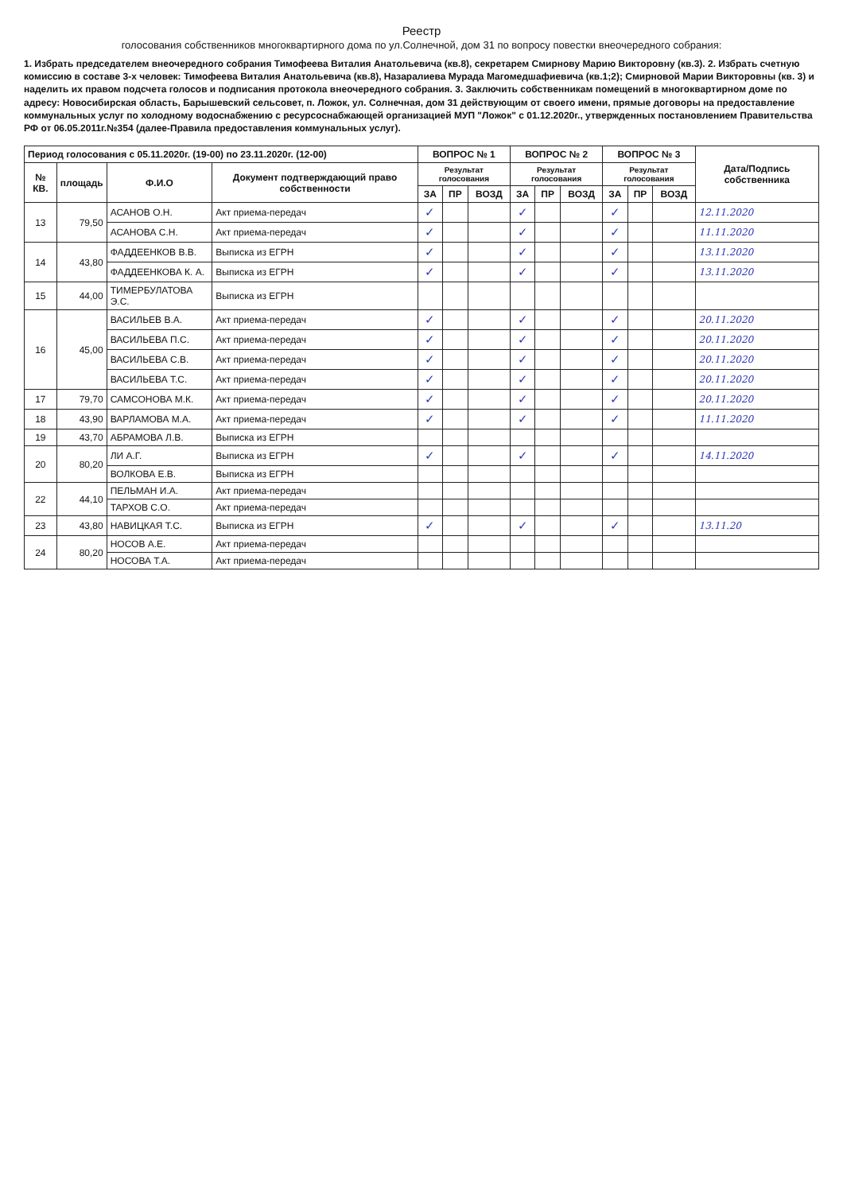Реестр
голосования собственников многоквартирного дома по ул.Солнечной, дом 31 по вопросу повестки внеочередного собрания:
1. Избрать председателем внеочередного собрания Тимофеева Виталия Анатольевича (кв.8), секретарем Смирнову Марию Викторовну (кв.3). 2. Избрать счетную комиссию в составе 3-х человек: Тимофеева Виталия Анатольевича (кв.8), Назаралиева Мурада Магомедшафиевича (кв.1;2); Смирновой Марии Викторовны (кв. 3) и наделить их правом подсчета голосов и подписания протокола внеочередного собрания. 3. Заключить собственникам помещений в многоквартирном доме по адресу: Новосибирская область, Барышевский сельсовет, п. Ложок, ул. Солнечная, дом 31 действующим от своего имени, прямые договоры на предоставление коммунальных услуг по холодному водоснабжению с ресурсоснабжающей организацией МУП "Ложок" с 01.12.2020г., утвержденных постановлением Правительства РФ от 06.05.2011г.№354 (далее-Правила предоставления коммунальных услуг).
| Период голосования с 05.11.2020г. (19-00) по 23.11.2020г. (12-00) | | | | ВОПРОС № 1 | | | ВОПРОС № 2 | | | ВОПРОС № 3 | | | Дата/Подпись собственника |
| --- | --- | --- | --- | --- | --- | --- | --- | --- | --- | --- | --- | --- | --- |
| № КВ. | площадь | Ф.И.О | Документ подтверждающий право собственности | Результат голосования | | | Результат голосования | | | Результат голосования | | | |
| | | | | ЗА | ПР | ВОЗД | ЗА | ПР | ВОЗД | ЗА | ПР | ВОЗД | |
| 13 | 79,50 | АСАНОВ О.Н. | Акт приема-передач | ✓ | | | ✓ | | | ✓ | | | 12.11.2020 |
| | | АСАНОВА С.Н. | Акт приема-передач | ✓ | | | ✓ | | | ✓ | | | 11.11.2020 |
| 14 | 43,80 | ФАДДЕЕНКОВ В.В. | Выписка из ЕГРН | ✓ | | | ✓ | | | ✓ | | | 13.11.2020 |
| | | ФАДДЕЕНКОВА К. А. | Выписка из ЕГРН | ✓ | | | ✓ | | | ✓ | | | 13.11.2020 |
| 15 | 44,00 | ТИМЕРБУЛАТОВА Э.С. | Выписка из ЕГРН | | | | | | | | | | |
| 16 | 45,00 | ВАСИЛЬЕВ В.А. | Акт приема-передач | ✓ | | | ✓ | | | ✓ | | | 20.11.2020 |
| | | ВАСИЛЬЕВА П.С. | Акт приема-передач | ✓ | | | ✓ | | | ✓ | | | 20.11.2020 |
| | | ВАСИЛЬЕВА С.В. | Акт приема-передач | ✓ | | | ✓ | | | ✓ | | | 20.11.2020 |
| | | ВАСИЛЬЕВА Т.С. | Акт приема-передач | ✓ | | | ✓ | | | ✓ | | | 20.11.2020 |
| 17 | 79,70 | САМСОНОВА М.К. | Акт приема-передач | ✓ | | | ✓ | | | ✓ | | | 20.11.2020 |
| 18 | 43,90 | ВАРЛАМОВА М.А. | Акт приема-передач | ✓ | | | ✓ | | | ✓ | | | 11.11.2020 |
| 19 | 43,70 | АБРАМОВА Л.В. | Выписка из ЕГРН | | | | | | | | | | |
| 20 | 80,20 | ЛИ А.Г. | Выписка из ЕГРН | ✓ | | | ✓ | | | ✓ | | | 14.11.2020 |
| | | ВОЛКОВА Е.В. | Выписка из ЕГРН | | | | | | | | | | |
| 22 | 44,10 | ПЕЛЬМАН И.А. | Акт приема-передач | | | | | | | | | | |
| | | ТАРХОВ С.О. | Акт приема-передач | | | | | | | | | | |
| 23 | 43,80 | НАВИЦКАЯ Т.С. | Выписка из ЕГРН | ✓ | | | ✓ | | | ✓ | | | 13.11.20 |
| 24 | 80,20 | НОСОВ А.Е. | Акт приема-передач | | | | | | | | | | |
| | | НОСОВА Т.А. | Акт приема-передач | | | | | | | | | | |